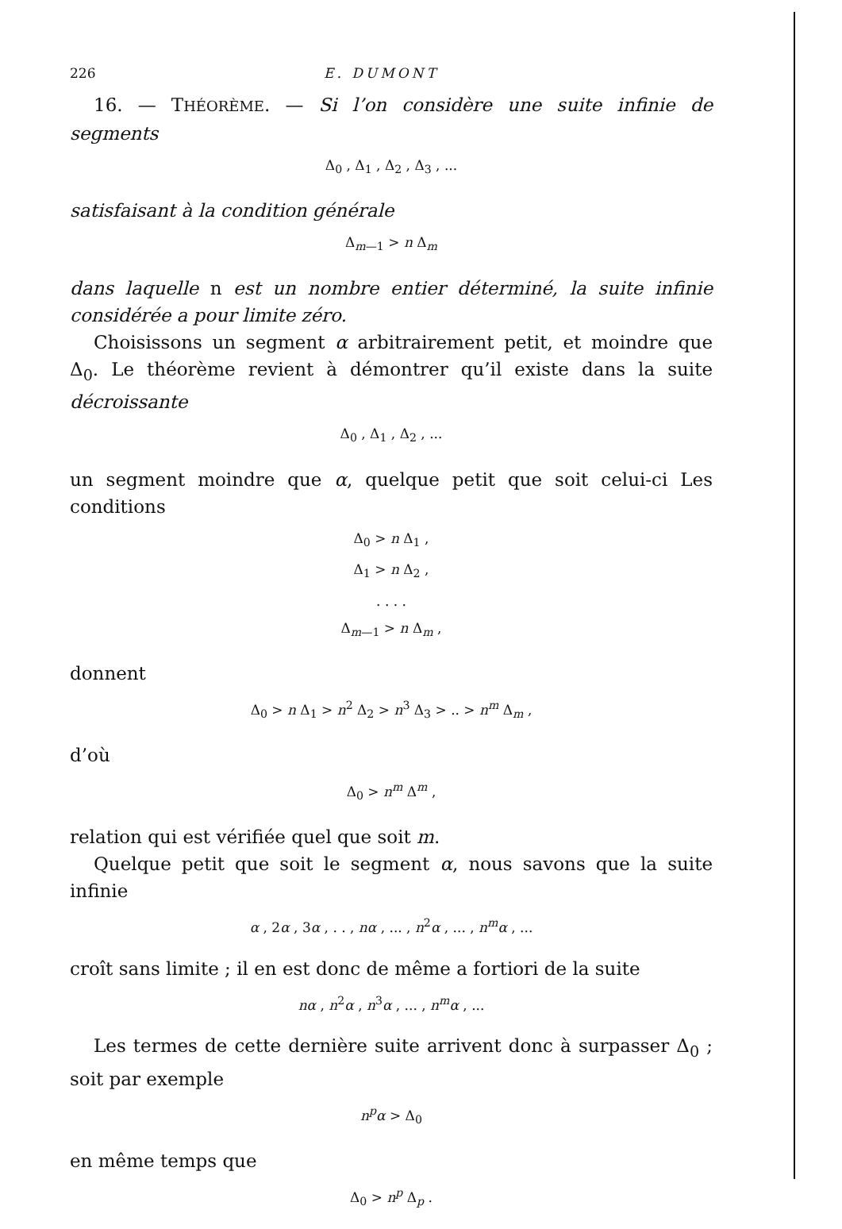226 E. DUMONT
16. — THÉORÈME. — Si l’on considère une suite infinie de segments
Δ<sub>0</sub> , Δ<sub>1</sub> , Δ<sub>2</sub> , Δ<sub>3</sub> , ...
satisfaisant à la condition générale
Δ<sub>m—1</sub> > n Δ<sub>m</sub>
dans laquelle n est un nombre entier déterminé, la suite infinie considérée a pour limite zéro.
Choisissons un segment α arbitrairement petit, et moindre que Δ<sub>0</sub>. Le théorème revient à démontrer qu’il existe dans la suite décroissante
Δ<sub>0</sub> , Δ<sub>1</sub> , Δ<sub>2</sub> , ...
un segment moindre que α, quelque petit que soit celui-ci Les conditions
Δ<sub>0</sub> > n Δ<sub>1</sub> ,
Δ<sub>1</sub> > n Δ<sub>2</sub> ,
. . . .
Δ<sub>m—1</sub> > n Δ<sub>m</sub> ,
donnent
Δ<sub>0</sub> > n Δ<sub>1</sub> > n<sup>2</sup> Δ<sub>2</sub> > n<sup>3</sup> Δ<sub>3</sub> > .. > n<sup>m</sup> Δ<sub>m</sub> ,
d’où
Δ<sub>0</sub> > n<sup>m</sup> Δ<sup>m</sup> ,
relation qui est vérifiée quel que soit m.
Quelque petit que soit le segment α, nous savons que la suite infinie
α , 2α , 3α , . . , nα , ... , n<sup>2</sup>α , ... , n<sup>m</sup>α , ...
croît sans limite ; il en est donc de même a fortiori de la suite
nα , n<sup>2</sup>α , n<sup>3</sup>α , ... , n<sup>m</sup>α , ...
Les termes de cette dernière suite arrivent donc à surpasser Δ<sub>0</sub> ; soit par exemple
n<sup>p</sup>α > Δ<sub>0</sub>
en même temps que
Δ<sub>0</sub> > n<sup>p</sup> Δ<sub>p</sub> .